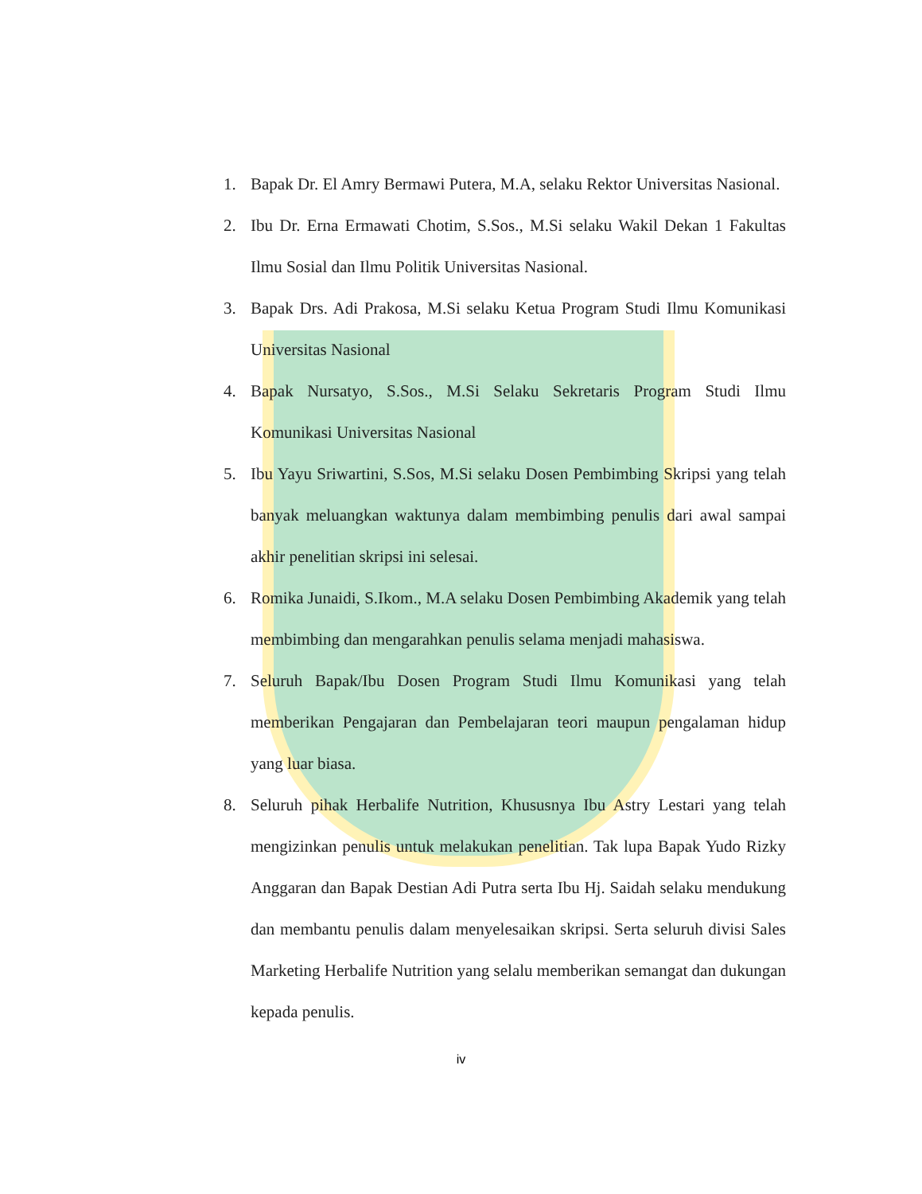1. Bapak Dr. El Amry Bermawi Putera, M.A, selaku Rektor Universitas Nasional.
2. Ibu Dr. Erna Ermawati Chotim, S.Sos., M.Si selaku Wakil Dekan 1 Fakultas Ilmu Sosial dan Ilmu Politik Universitas Nasional.
3. Bapak Drs. Adi Prakosa, M.Si selaku Ketua Program Studi Ilmu Komunikasi Universitas Nasional
4. Bapak Nursatyo, S.Sos., M.Si Selaku Sekretaris Program Studi Ilmu Komunikasi Universitas Nasional
5. Ibu Yayu Sriwartini, S.Sos, M.Si selaku Dosen Pembimbing Skripsi yang telah banyak meluangkan waktunya dalam membimbing penulis dari awal sampai akhir penelitian skripsi ini selesai.
6. Romika Junaidi, S.Ikom., M.A selaku Dosen Pembimbing Akademik yang telah membimbing dan mengarahkan penulis selama menjadi mahasiswa.
7. Seluruh Bapak/Ibu Dosen Program Studi Ilmu Komunikasi yang telah memberikan Pengajaran dan Pembelajaran teori maupun pengalaman hidup yang luar biasa.
8. Seluruh pihak Herbalife Nutrition, Khususnya Ibu Astry Lestari yang telah mengizinkan penulis untuk melakukan penelitian. Tak lupa Bapak Yudo Rizky Anggaran dan Bapak Destian Adi Putra serta Ibu Hj. Saidah selaku mendukung dan membantu penulis dalam menyelesaikan skripsi. Serta seluruh divisi Sales Marketing Herbalife Nutrition yang selalu memberikan semangat dan dukungan kepada penulis.
iv